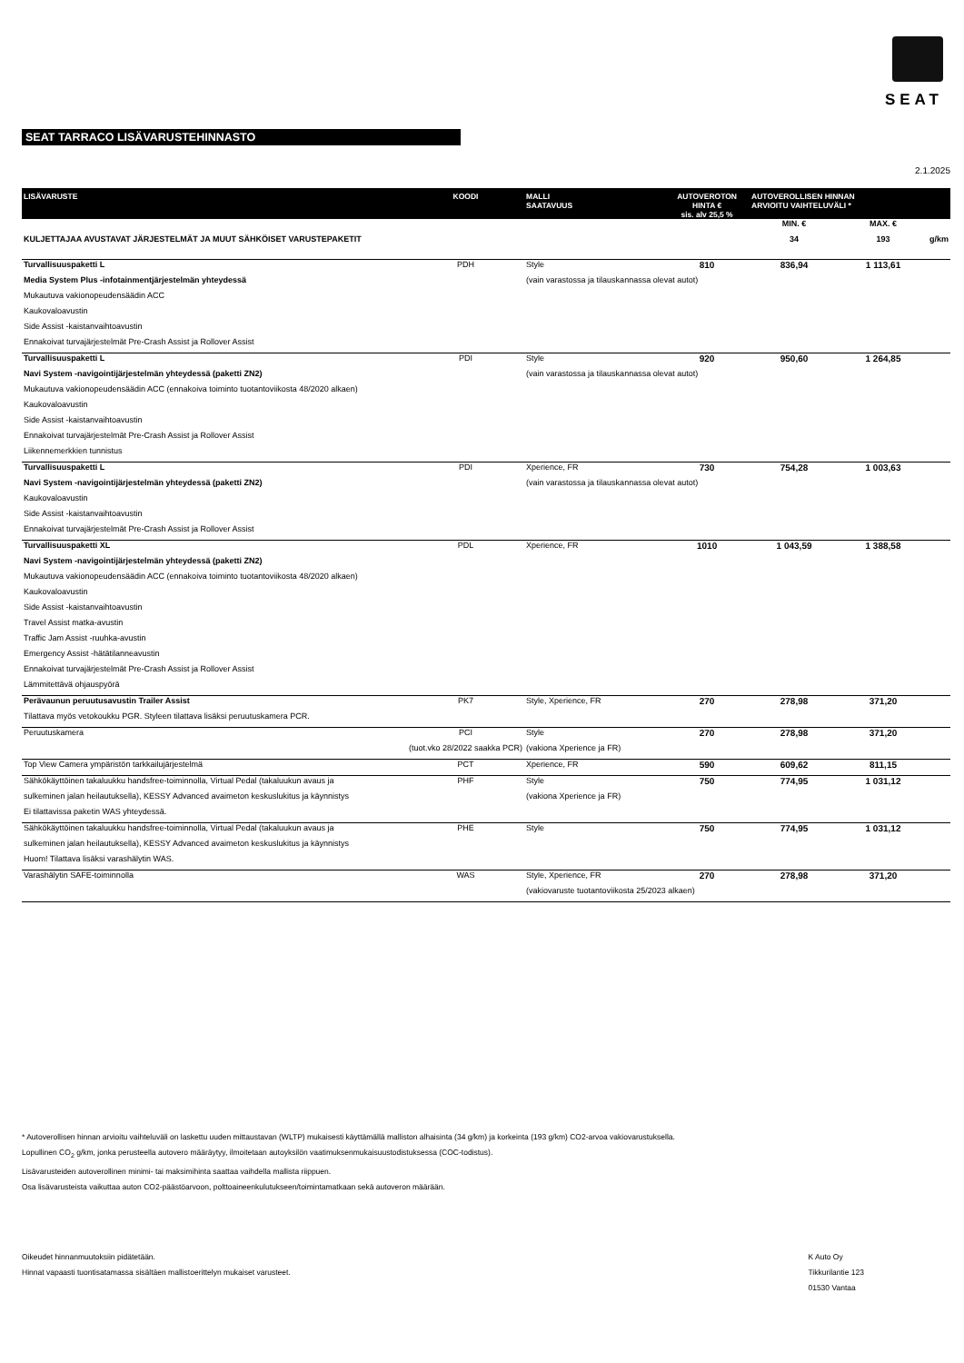SEAT
SEAT TARRACO LISÄVARUSTEHINNASTO
2.1.2025
| LISÄVARUSTE | KOODI | MALLI SAATAVUUS | AUTOVEROTON HINTA € sis. alv 25,5 % | AUTOVEROLLISEN HINNAN ARVIOITU VAIHTELUVÄLI * | | |
| --- | --- | --- | --- | --- | --- | --- |
| | | | | MIN. € | MAX. € | |
| KULJETTAJAA AVUSTAVAT JÄRJESTELMÄT JA MUUT SÄHKÖISET VARUSTEPAKETIT | | | | 34 | 193 | g/km |
| Turvallisuuspaketti L | PDH | Style | 810 | 836,94 | 1 113,61 | |
| Media System Plus -infotainmentjärjestelmän yhteydessä | | (vain varastossa ja tilauskannassa olevat autot) | | | | |
| Mukautuva vakionopeudensäädin ACC | | | | | | |
| Kaukovaloavustin | | | | | | |
| Side Assist -kaistanvaihtoavustin | | | | | | |
| Ennakoivat turvajärjestelmät Pre-Crash Assist ja Rollover Assist | | | | | | |
| Turvallisuuspaketti L | PDI | Style | 920 | 950,60 | 1 264,85 | |
| Navi System -navigointijärjestelmän yhteydessä (paketti ZN2) | | (vain varastossa ja tilauskannassa olevat autot) | | | | |
| Mukautuva vakionopeudensäädin ACC (ennakoiva toiminto tuotantoviikosta 48/2020 alkaen) | | | | | | |
| Kaukovaloavustin | | | | | | |
| Side Assist -kaistanvaihtoavustin | | | | | | |
| Ennakoivat turvajärjestelmät Pre-Crash Assist ja Rollover Assist | | | | | | |
| Liikennemerkkien tunnistus | | | | | | |
| Turvallisuuspaketti L | PDI | Xperience, FR | 730 | 754,28 | 1 003,63 | |
| Navi System -navigointijärjestelmän yhteydessä (paketti ZN2) | | (vain varastossa ja tilauskannassa olevat autot) | | | | |
| Kaukovaloavustin | | | | | | |
| Side Assist -kaistanvaihtoavustin | | | | | | |
| Ennakoivat turvajärjestelmät Pre-Crash Assist ja Rollover Assist | | | | | | |
| Turvallisuuspaketti XL | PDL | Xperience, FR | 1010 | 1 043,59 | 1 388,58 | |
| Navi System -navigointijärjestelmän yhteydessä (paketti ZN2) | | | | | | |
| Mukautuva vakionopeudensäädin ACC (ennakoiva toiminto tuotantoviikosta 48/2020 alkaen) | | | | | | |
| Kaukovaloavustin | | | | | | |
| Side Assist -kaistanvaihtoavustin | | | | | | |
| Travel Assist matka-avustin | | | | | | |
| Traffic Jam Assist -ruuhka-avustin | | | | | | |
| Emergency Assist -hätätilanneavustin | | | | | | |
| Ennakoivat turvajärjestelmät Pre-Crash Assist ja Rollover Assist | | | | | | |
| Lämmitettävä ohjauspyörä | | | | | | |
| Perävaunun peruutusavustin Trailer Assist | PK7 | Style, Xperience, FR | 270 | 278,98 | 371,20 | |
| Tilattava myös vetokoukku PGR. Styleen tilattava lisäksi peruutuskamera PCR. | | | | | | |
| Peruutuskamera | PCI | Style | 270 | 278,98 | 371,20 | |
| | (tuot.vko 28/2022 saakka PCR) | (vakiona Xperience ja FR) | | | | |
| Top View Camera ympäristön tarkkailujärjestelmä | PCT | Xperience, FR | 590 | 609,62 | 811,15 | |
| Sähkökäyttöinen takaluukku handsfree-toiminnolla, Virtual Pedal (takaluukun avaus ja | PHF | Style | 750 | 774,95 | 1 031,12 | |
| sulkeminen jalan heilautuksella), KESSY Advanced avaimeton keskuslukitus ja käynnistys | | (vakiona Xperience ja FR) | | | | |
| Ei tilattavissa paketin WAS yhteydessä. | | | | | | |
| Sähkökäyttöinen takaluukku handsfree-toiminnolla, Virtual Pedal (takaluukun avaus ja | PHE | Style | 750 | 774,95 | 1 031,12 | |
| sulkeminen jalan heilautuksella), KESSY Advanced avaimeton keskuslukitus ja käynnistys | | | | | | |
| Huom! Tilattava lisäksi varashälytin WAS. | | | | | | |
| Varashälytin SAFE-toiminnolla | WAS | Style, Xperience, FR | 270 | 278,98 | 371,20 | |
| | | (vakiovaruste tuotantoviikosta 25/2023 alkaen) | | | | |
* Autoverollisen hinnan arvioitu vaihteluväli on laskettu uuden mittaustavan (WLTP) mukaisesti käyttämällä malliston alhaisinta (34 g/km) ja korkeinta (193 g/km) CO2-arvoa vakiovarustuksella.
Lopullinen CO<sub>2</sub> g/km, jonka perusteella autovero määräytyy, ilmoitetaan autoyksilön vaatimuksenmukaisuustodistuksessa (COC-todistus).
Lisävarusteiden autoverollinen minimi- tai maksimihinta saattaa vaihdella mallista riippuen.
Osa lisävarusteista vaikuttaa auton CO2-päästöarvoon, polttoaineenkulutukseen/toimintamatkaan sekä autoveron määrään.
Oikeudet hinnanmuutoksiin pidätetään.
Hinnat vapaasti tuontisatamassa sisältäen mallistoerittelyn mukaiset varusteet.
K Auto Oy
Tikkurilantie 123
01530 Vantaa